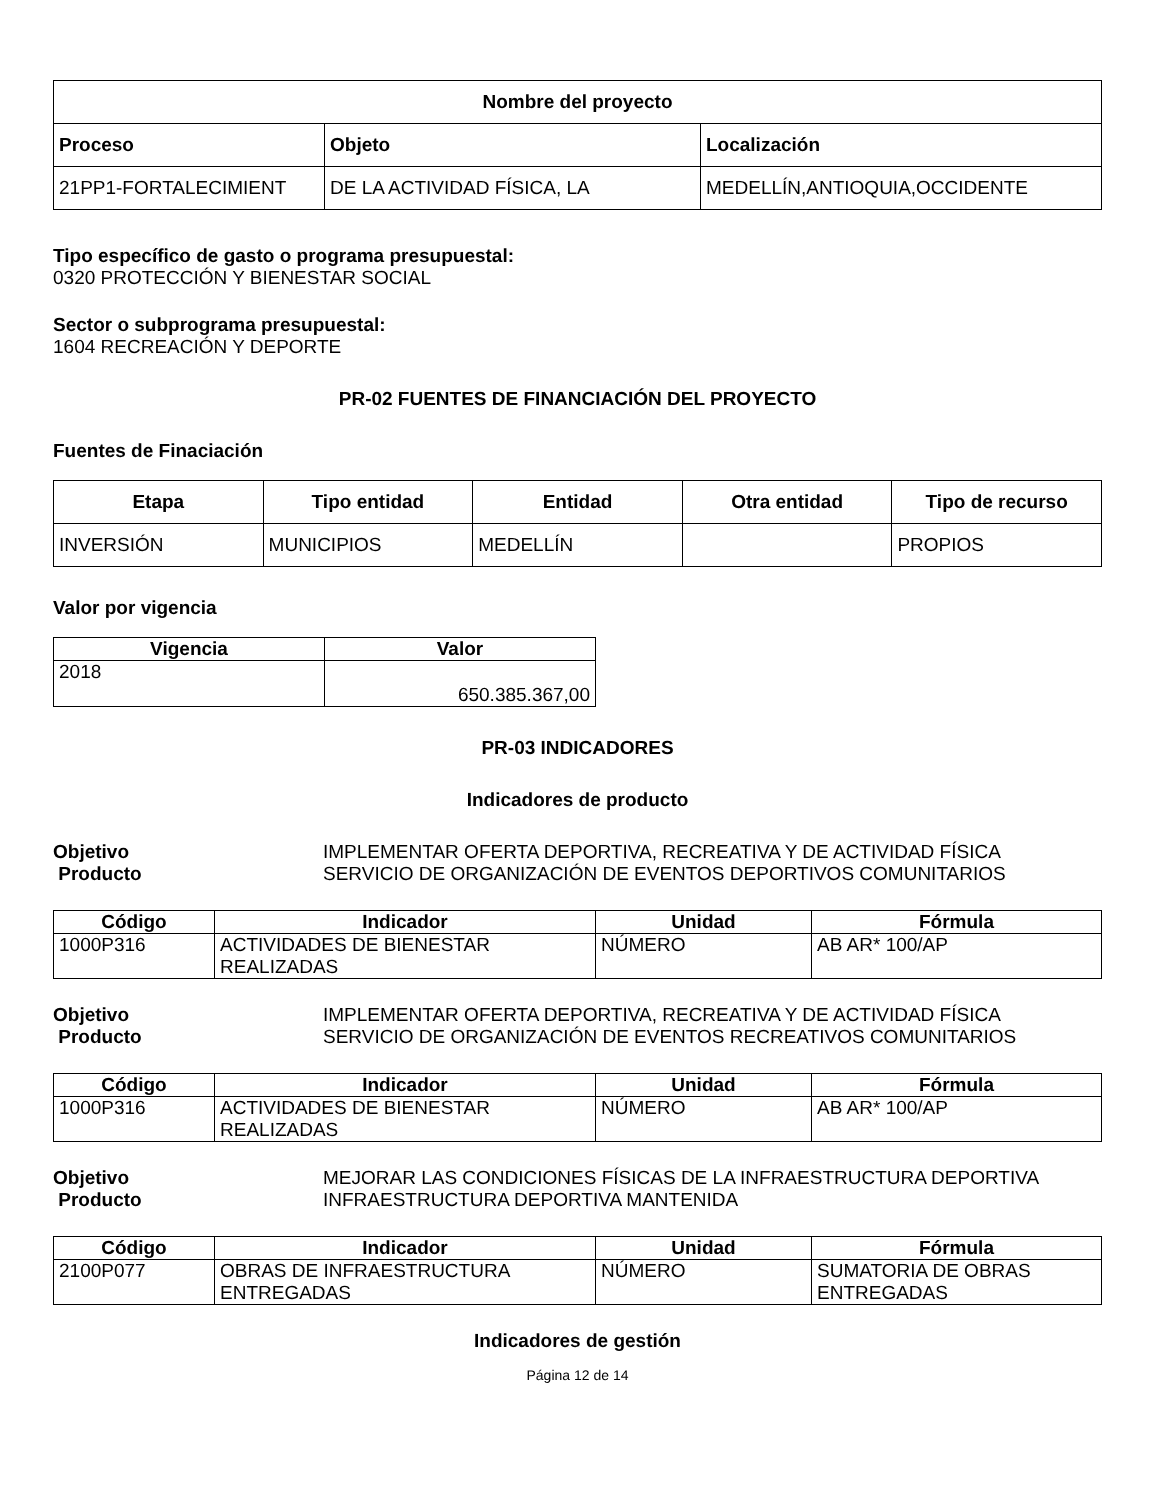| Nombre del proyecto | | |
| --- | --- | --- |
| Proceso | Objeto | Localización |
| 21PP1-FORTALECIMIENT | DE LA ACTIVIDAD FÍSICA, LA | MEDELLÍN,ANTIOQUIA,OCCIDENTE |
Tipo específico de gasto o programa presupuestal:
0320 PROTECCIÓN Y BIENESTAR SOCIAL
Sector o subprograma presupuestal:
1604 RECREACIÓN Y DEPORTE
PR-02 FUENTES DE FINANCIACIÓN DEL PROYECTO
Fuentes de Finaciación
| Etapa | Tipo entidad | Entidad | Otra entidad | Tipo de recurso |
| --- | --- | --- | --- | --- |
| INVERSIÓN | MUNICIPIOS | MEDELLÍN | | PROPIOS |
Valor por vigencia
| Vigencia | Valor |
| --- | --- |
| 2018 | 650.385.367,00 |
PR-03 INDICADORES
Indicadores de producto
Objetivo IMPLEMENTAR OFERTA DEPORTIVA, RECREATIVA Y DE ACTIVIDAD FÍSICA
Producto SERVICIO DE ORGANIZACIÓN DE EVENTOS DEPORTIVOS COMUNITARIOS
| Código | Indicador | Unidad | Fórmula |
| --- | --- | --- | --- |
| 1000P316 | ACTIVIDADES DE BIENESTAR REALIZADAS | NÚMERO | AB AR* 100/AP |
Objetivo IMPLEMENTAR OFERTA DEPORTIVA, RECREATIVA Y DE ACTIVIDAD FÍSICA
Producto SERVICIO DE ORGANIZACIÓN DE EVENTOS RECREATIVOS COMUNITARIOS
| Código | Indicador | Unidad | Fórmula |
| --- | --- | --- | --- |
| 1000P316 | ACTIVIDADES DE BIENESTAR REALIZADAS | NÚMERO | AB AR* 100/AP |
Objetivo MEJORAR LAS CONDICIONES FÍSICAS DE LA INFRAESTRUCTURA DEPORTIVA
Producto INFRAESTRUCTURA DEPORTIVA MANTENIDA
| Código | Indicador | Unidad | Fórmula |
| --- | --- | --- | --- |
| 2100P077 | OBRAS DE INFRAESTRUCTURA ENTREGADAS | NÚMERO | SUMATORIA DE OBRAS ENTREGADAS |
Indicadores de gestión
Página 12 de 14